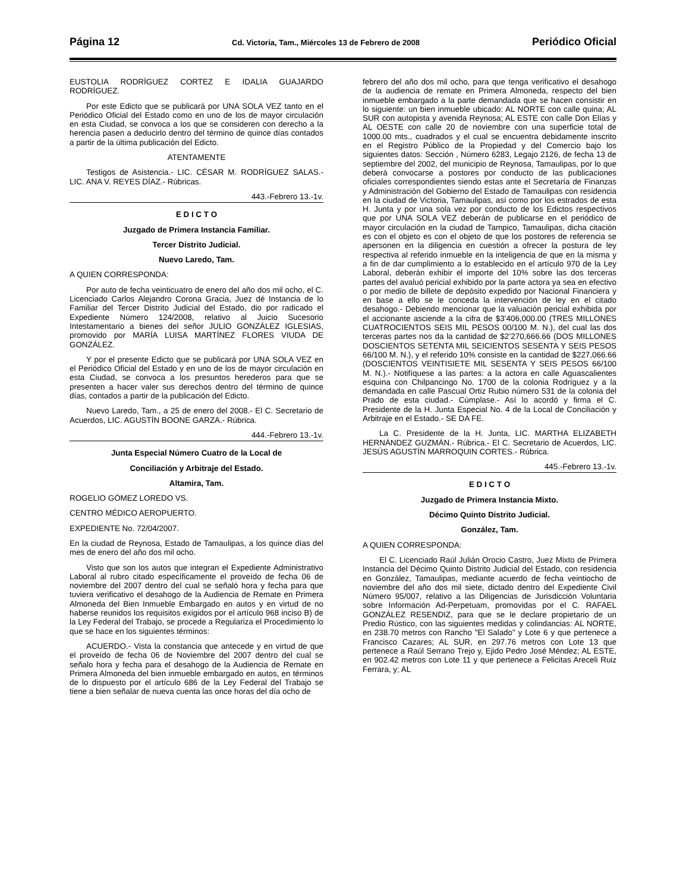Página 12 Cd. Victoria, Tam., Miércoles 13 de Febrero de 2008 Periódico Oficial
EUSTOLIA RODRÍGUEZ CORTEZ E IDALIA GUAJARDO RODRÍGUEZ.
Por este Edicto que se publicará por UNA SOLA VEZ tanto en el Periódico Oficial del Estado como en uno de los de mayor circulación en esta Ciudad, se convoca a los que se consideren con derecho a la herencia pasen a deducirlo dentro del término de quince días contados a partir de la última publicación del Edicto.
ATENTAMENTE
Testigos de Asistencia.- LIC. CÉSAR M. RODRÍGUEZ SALAS.- LIC. ANA V. REYES DÍAZ.- Rúbricas.
443.-Febrero 13.-1v.
E D I C T O
Juzgado de Primera Instancia Familiar.
Tercer Distrito Judicial.
Nuevo Laredo, Tam.
A QUIEN CORRESPONDA:
Por auto de fecha veinticuatro de enero del año dos mil ocho, el C. Licenciado Carlos Alejandro Corona Gracia, Juez dé Instancia de lo Familiar del Tercer Distrito Judicial del Estado, dio por radicado el Expediente Número 124/2008, relativo al Juicio Sucesorio Intestamentario a bienes del señor JULIO GONZÁLEZ IGLESIAS, promovido por MARÍA LUISA MARTÍNEZ FLORES VIUDA DE GONZÁLEZ.
Y por el presente Edicto que se publicará por UNA SOLA VEZ en el Periódico Oficial del Estado y en uno de los de mayor circulación en esta Ciudad, se convoca a los presuntos herederos para que se presenten a hacer valer sus derechos dentro del término de quince días, contados a partir de la publicación del Edicto.
Nuevo Laredo, Tam., a 25 de enero del 2008.- El C. Secretario de Acuerdos, LIC. AGUSTÍN BOONE GARZA.- Rúbrica.
444.-Febrero 13.-1v.
Junta Especial Número Cuatro de la Local de
Conciliación y Arbitraje del Estado.
Altamira, Tam.
ROGELIO GÓMEZ LOREDO VS.
CENTRO MÉDICO AEROPUERTO.
EXPEDIENTE No. 72/04/2007.
En la ciudad de Reynosa, Estado de Tamaulipas, a los quince días del mes de enero del año dos mil ocho.
Visto que son los autos que integran el Expediente Administrativo Laboral al rubro citado específicamente el proveído de fecha 06 de noviembre del 2007 dentro del cual se señaló hora y fecha para que tuviera verificativo el desahogo de la Audiencia de Remate en Primera Almoneda del Bien Inmueble Embargado en autos y en virtud de no haberse reunidos los requisitos exigidos por el artículo 968 inciso B) de la Ley Federal del Trabajo, se procede a Regulariza el Procedimiento lo que se hace en los siguientes términos:
ACUERDO.- Vista la constancia que antecede y en virtud de que el proveído de fecha 06 de Noviembre del 2007 dentro del cual se señalo hora y fecha para el desahogo de la Audiencia de Remate en Primera Almoneda del bien inmueble embargado en autos, en términos de lo dispuesto por el artículo 686 de la Ley Federal del Trabajo se tiene a bien señalar de nueva cuenta las once horas del día ocho de
febrero del año dos mil ocho, para que tenga verificativo el desahogo de la audiencia de remate en Primera Almoneda, respecto del bien inmueble embargado a la parte demandada que se hacen consistir en lo siguiente: un bien inmueble ubicado: AL NORTE con calle quina; AL SUR con autopista y avenida Reynosa; AL ESTE con calle Don Elías y AL OESTE con calle 20 de noviembre con una superficie total de 1000.00 mts., cuadrados y el cual se encuentra debidamente inscrito en el Registro Público de la Propiedad y del Comercio bajo los siguientes datos: Sección , Número 6283, Legajo 2126, de fecha 13 de septiembre del 2002, del municipio de Reynosa, Tamaulipas, por lo que deberá convocarse a postores por conducto de las publicaciones oficiales correspondientes siendo estas ante el Secretaría de Finanzas y Administración del Gobierno del Estado de Tamaulipas con residencia en la ciudad de Victoria, Tamaulipas, así como por los estrados de esta H. Junta y por una sola vez por conducto de los Edictos respectivos que por UNA SOLA VEZ deberán de publicarse en el periódico de mayor circulación en la ciudad de Tampico, Tamaulipas, dicha citación es con el objeto es con el objeto de que los postores de referencia se apersonen en la diligencia en cuestión a ofrecer la postura de ley respectiva al referido inmueble en la inteligencia de que en la misma y a fin de dar cumplimiento a lo establecido en el artículo 970 de la Ley Laboral, deberán exhibir el importe del 10% sobre las dos terceras partes del avaluó pericial exhibido por la parte actora ya sea en efectivo o por medio de billete de depósito expedido por Nacional Financiera y en base a ello se le conceda la intervención de ley en el citado desahogo.- Debiendo mencionar que la valuación pericial exhibida por el accionante asciende a la cifra de $3’406,000.00 (TRES MILLONES CUATROCIENTOS SEIS MIL PESOS 00/100 M. N.), del cual las dos terceras partes nos da la cantidad de $2’270,666.66 (DOS MILLONES DOSCIENTOS SETENTA MIL SEICIENTOS SESENTA Y SEIS PESOS 66/100 M. N.), y el referido 10% consiste en la cantidad de $227,066.66 (DOSCIENTOS VEINTISIETE MIL SESENTA Y SEIS PESOS 66/100 M. N.).- Notifíquese a las partes: a la actora en calle Aguascalientes esquina con Chilpancingo No. 1700 de la colonia Rodríguez y a la demandada en calle Pascual Ortiz Rubio número 531 de la colonia del Prado de esta ciudad.- Cúmplase.- Así lo acordó y firma el C. Presidente de la H. Junta Especial No. 4 de la Local de Conciliación y Arbitraje en el Estado.- SE DA FE.
La C. Presidente de la H. Junta, LIC. MARTHA ELIZABETH HERNÁNDEZ GUZMÁN.- Rúbrica.- El C. Secretario de Acuerdos, LIC. JESÚS AGUSTÍN MARROQUIN CORTES.- Rúbrica.
445.-Febrero 13.-1v.
E D I C T O
Juzgado de Primera Instancia Mixto.
Décimo Quinto Distrito Judicial.
González, Tam.
A QUIEN CORRESPONDA:
El C. Licenciado Raúl Julián Orocio Castro, Juez Mixto de Primera Instancia del Décimo Quinto Distrito Judicial del Estado, con residencia en González, Tamaulipas, mediante acuerdo de fecha veintiocho de noviembre del año dos mil siete, dictado dentro del Expediente Civil Número 95/007, relativo a las Diligencias de Jurisdicción Voluntaria sobre Información Ad-Perpetuam, promovidas por el C. RAFAEL GONZÁLEZ RESENDIZ, para que se le declare propietario de un Predio Rústico, con las siguientes medidas y colindancias: AL NORTE, en 238.70 metros con Rancho "El Salado" y Lote 6 y que pertenece a Francisco Cazares; AL SUR, en 297.76 metros con Lote 13 que pertenece a Raúl Serrano Trejo y, Ejido Pedro José Méndez; AL ESTE, en 902.42 metros con Lote 11 y que pertenece a Felicitas Areceli Ruiz Ferrara, y; AL